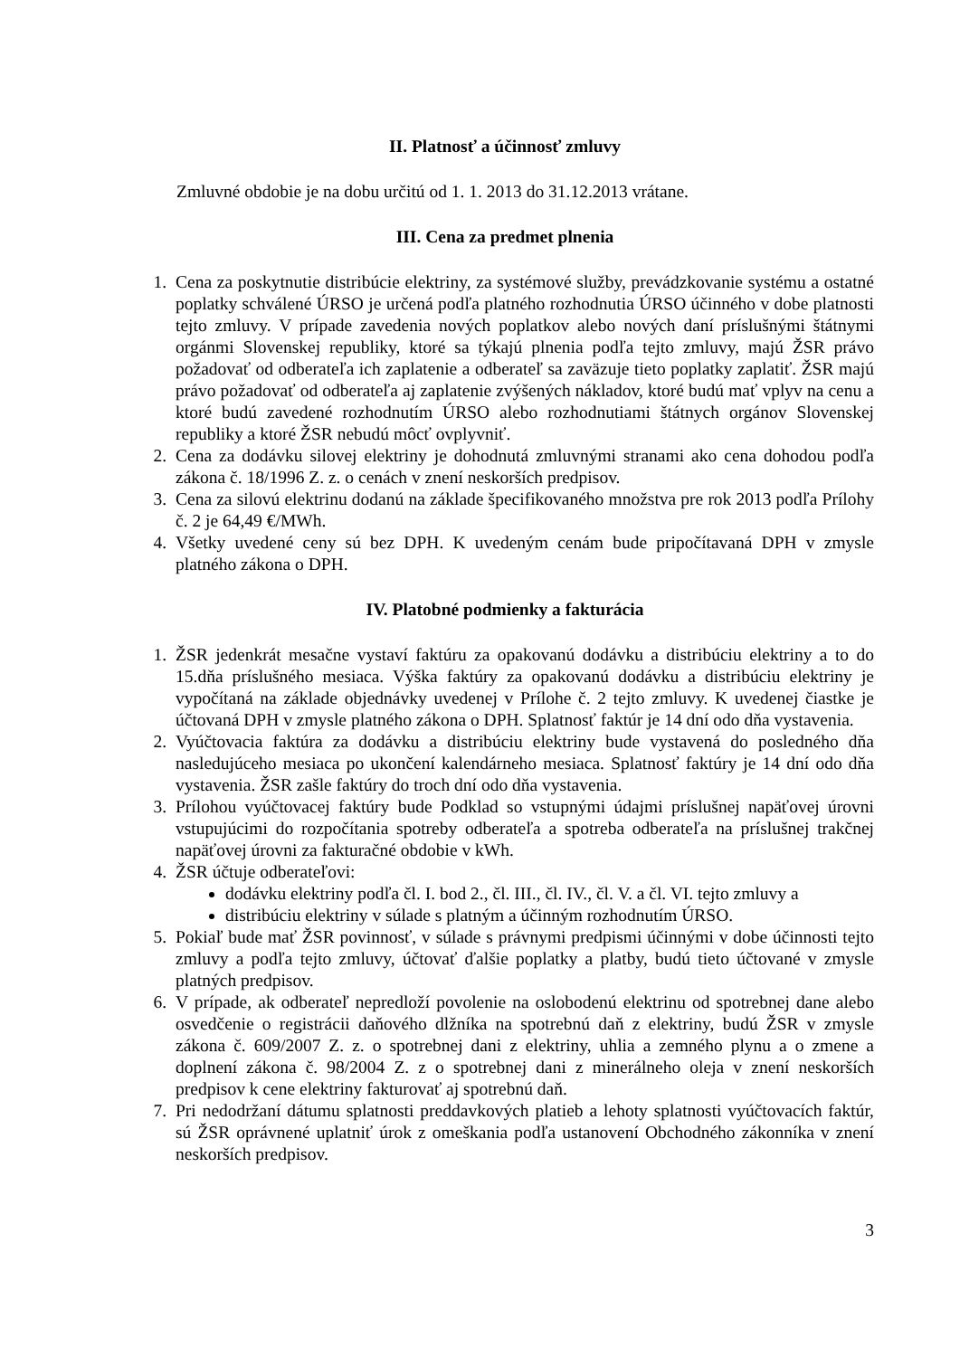II. Platnosť a účinnosť zmluvy
Zmluvné obdobie je na dobu určitú od 1. 1. 2013 do 31.12.2013 vrátane.
III. Cena za predmet plnenia
1. Cena za poskytnutie distribúcie elektriny, za systémové služby, prevádzkovanie systému a ostatné poplatky schválené ÚRSO je určená podľa platného rozhodnutia ÚRSO účinného v dobe platnosti tejto zmluvy. V prípade zavedenia nových poplatkov alebo nových daní príslušnými štátnymi orgánmi Slovenskej republiky, ktoré sa týkajú plnenia podľa tejto zmluvy, majú ŽSR právo požadovať od odberateľa ich zaplatenie a odberateľ sa zaväzuje tieto poplatky zaplatiť. ŽSR majú právo požadovať od odberateľa aj zaplatenie zvýšených nákladov, ktoré budú mať vplyv na cenu a ktoré budú zavedené rozhodnutím ÚRSO alebo rozhodnutiami štátnych orgánov Slovenskej republiky a ktoré ŽSR nebudú môcť ovplyvniť.
2. Cena za dodávku silovej elektriny je dohodnutá zmluvnými stranami ako cena dohodou podľa zákona č. 18/1996 Z. z. o cenách v znení neskorších predpisov.
3. Cena za silovú elektrinu dodanú na základe špecifikovaného množstva pre rok 2013 podľa Prílohy č. 2 je 64,49 €/MWh.
4. Všetky uvedené ceny sú bez DPH. K uvedeným cenám bude pripočítavaná DPH v zmysle platného zákona o DPH.
IV. Platobné podmienky a fakturácia
1. ŽSR jedenkrát mesačne vystaví faktúru za opakovanú dodávku a distribúciu elektriny a to do 15.dňa príslušného mesiaca. Výška faktúry za opakovanú dodávku a distribúciu elektriny je vypočítaná na základe objednávky uvedenej v Prílohe č. 2 tejto zmluvy. K uvedenej čiastke je účtovaná DPH v zmysle platného zákona o DPH. Splatnosť faktúr je 14 dní odo dňa vystavenia.
2. Vyúčtovacia faktúra za dodávku a distribúciu elektriny bude vystavená do posledného dňa nasledujúceho mesiaca po ukončení kalendárneho mesiaca. Splatnosť faktúry je 14 dní odo dňa vystavenia. ŽSR zašle faktúry do troch dní odo dňa vystavenia.
3. Prílohou vyúčtovacej faktúry bude Podklad so vstupnými údajmi príslušnej napäťovej úrovni vstupujúcimi do rozpočítania spotreby odberateľa a spotreba odberateľa na príslušnej trakčnej napäťovej úrovni za fakturačné obdobie v kWh.
4. ŽSR účtuje odberateľovi:
dodávku elektriny podľa čl. I. bod 2., čl. III., čl. IV., čl. V. a čl. VI. tejto zmluvy a
distribúciu elektriny v súlade s platným a účinným rozhodnutím ÚRSO.
5. Pokiaľ bude mať ŽSR povinnosť, v súlade s právnymi predpismi účinnými v dobe účinnosti tejto zmluvy a podľa tejto zmluvy, účtovať ďalšie poplatky a platby, budú tieto účtované v zmysle platných predpisov.
6. V prípade, ak odberateľ nepredloží povolenie na oslobodenú elektrinu od spotrebnej dane alebo osvedčenie o registrácii daňového dlžníka na spotrebnú daň z elektriny, budú ŽSR v zmysle zákona č. 609/2007 Z. z. o spotrebnej dani z elektriny, uhlia a zemného plynu a o zmene a doplnení zákona č. 98/2004 Z. z o spotrebnej dani z minerálneho oleja v znení neskorších predpisov k cene elektriny fakturovať aj spotrebnú daň.
7. Pri nedodržaní dátumu splatnosti preddavkových platieb a lehoty splatnosti vyúčtovacích faktúr, sú ŽSR oprávnené uplatniť úrok z omeškania podľa ustanovení Obchodného zákonníka v znení neskorších predpisov.
3